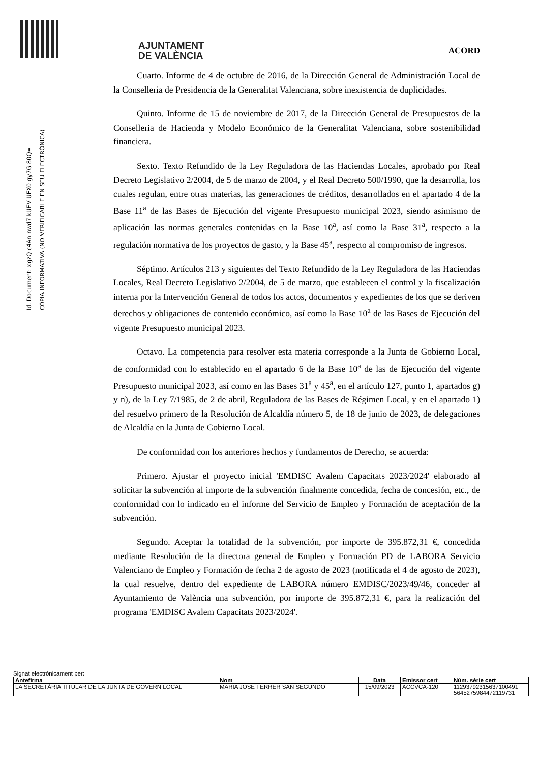Id. Document: xgzQ c4An nwd7 kUEV UEX0 gy7G 80Q=
CÒPIA INFORMATIVA (NO VERIFICABLE EN SEU ELECTRÒNICA)
AJUNTAMENT
DE VALÈNCIA
ACORD
Cuarto. Informe de 4 de octubre de 2016, de la Dirección General de Administración Local de la Conselleria de Presidencia de la Generalitat Valenciana, sobre inexistencia de duplicidades.
Quinto. Informe de 15 de noviembre de 2017, de la Dirección General de Presupuestos de la Conselleria de Hacienda y Modelo Económico de la Generalitat Valenciana, sobre sostenibilidad financiera.
Sexto. Texto Refundido de la Ley Reguladora de las Haciendas Locales, aprobado por Real Decreto Legislativo 2/2004, de 5 de marzo de 2004, y el Real Decreto 500/1990, que la desarrolla, los cuales regulan, entre otras materias, las generaciones de créditos, desarrollados en el apartado 4 de la Base 11<sup>a</sup> de las Bases de Ejecución del vigente Presupuesto municipal 2023, siendo asimismo de aplicación las normas generales contenidas en la Base 10<sup>a</sup>, así como la Base 31<sup>a</sup>, respecto a la regulación normativa de los proyectos de gasto, y la Base 45<sup>a</sup>, respecto al compromiso de ingresos.
Séptimo. Artículos 213 y siguientes del Texto Refundido de la Ley Reguladora de las Haciendas Locales, Real Decreto Legislativo 2/2004, de 5 de marzo, que establecen el control y la fiscalización interna por la Intervención General de todos los actos, documentos y expedientes de los que se deriven derechos y obligaciones de contenido económico, así como la Base 10<sup>a</sup> de las Bases de Ejecución del vigente Presupuesto municipal 2023.
Octavo. La competencia para resolver esta materia corresponde a la Junta de Gobierno Local, de conformidad con lo establecido en el apartado 6 de la Base 10<sup>a</sup> de las de Ejecución del vigente Presupuesto municipal 2023, así como en las Bases 31<sup>a</sup> y 45<sup>a</sup>, en el artículo 127, punto 1, apartados g) y n), de la Ley 7/1985, de 2 de abril, Reguladora de las Bases de Régimen Local, y en el apartado 1) del resuelvo primero de la Resolución de Alcaldía número 5, de 18 de junio de 2023, de delegaciones de Alcaldía en la Junta de Gobierno Local.
De conformidad con los anteriores hechos y fundamentos de Derecho, se acuerda:
Primero. Ajustar el proyecto inicial 'EMDISC Avalem Capacitats 2023/2024' elaborado al solicitar la subvención al importe de la subvención finalmente concedida, fecha de concesión, etc., de conformidad con lo indicado en el informe del Servicio de Empleo y Formación de aceptación de la subvención.
Segundo. Aceptar la totalidad de la subvención, por importe de 395.872,31 €, concedida mediante Resolución de la directora general de Empleo y Formación PD de LABORA Servicio Valenciano de Empleo y Formación de fecha 2 de agosto de 2023 (notificada el 4 de agosto de 2023), la cual resuelve, dentro del expediente de LABORA número EMDISC/2023/49/46, conceder al Ayuntamiento de València una subvención, por importe de 395.872,31 €, para la realización del programa 'EMDISC Avalem Capacitats 2023/2024'.
Signat electrònicament per:
| Antefirma | Nom | Data | Emissor cert | Núm. sèrie cert |
| --- | --- | --- | --- | --- |
| LA SECRETÀRIA TITULAR DE LA JUNTA DE GOVERN LOCAL | MARIA JOSE FERRER SAN SEGUNDO | 15/09/2023 | ACCVCA-120 | 11293792315637100491 5645275984472119731 |